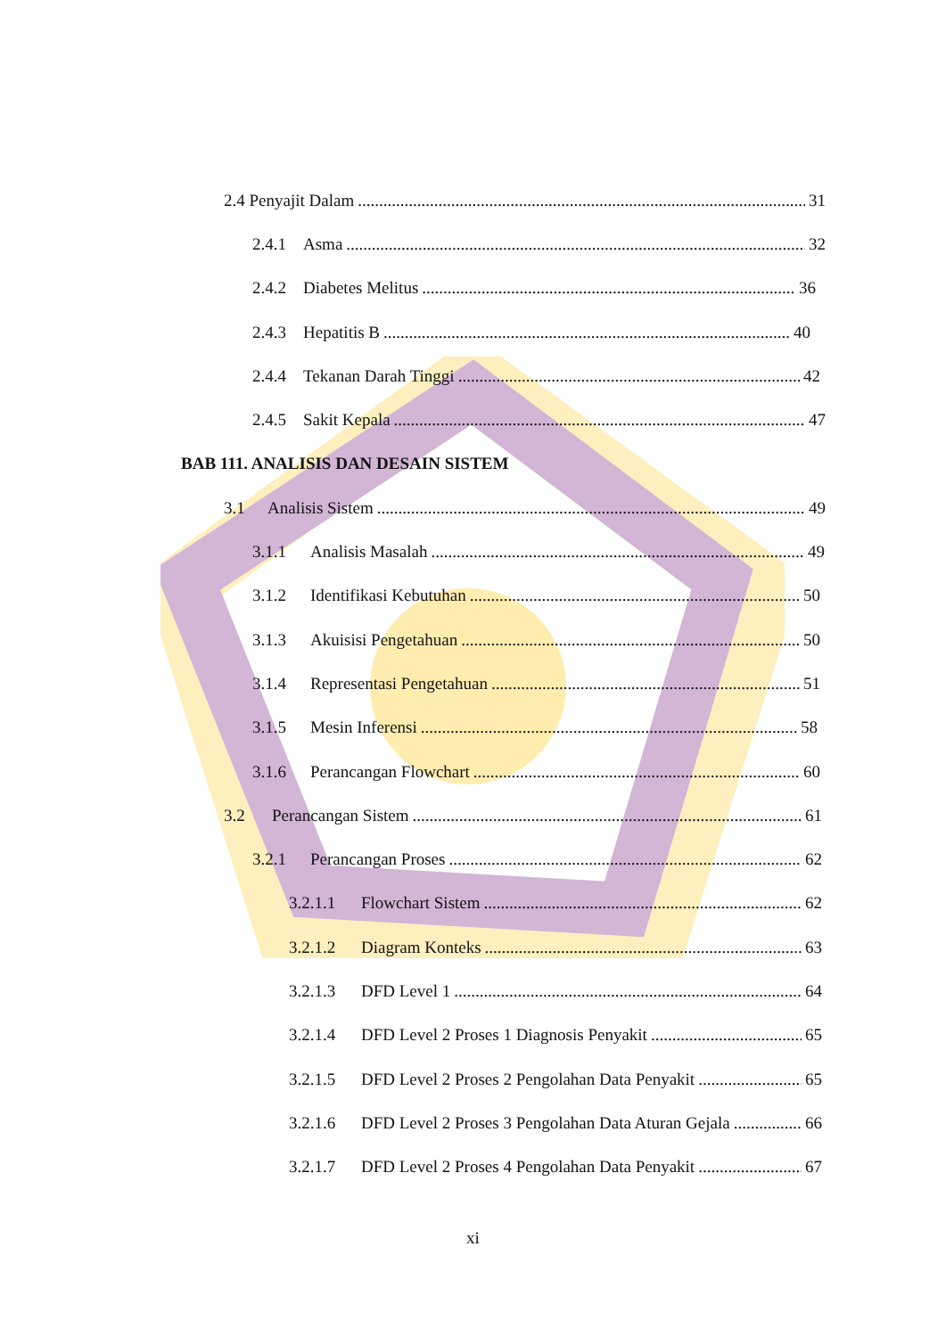2.4 Penyajit Dalam 31
2.4.1 Asma 32
2.4.2 Diabetes Melitus 36
2.4.3 Hepatitis B 40
2.4.4 Tekanan Darah Tinggi 42
2.4.5 Sakit Kepala 47
BAB 111. ANALISIS DAN DESAIN SISTEM
3.1 Analisis Sistem 49
3.1.1 Analisis Masalah 49
3.1.2 Identifikasi Kebutuhan 50
3.1.3 Akuisisi Pengetahuan 50
3.1.4 Representasi Pengetahuan 51
3.1.5 Mesin Inferensi 58
3.1.6 Perancangan Flowchart 60
3.2 Perancangan Sistem 61
3.2.1 Perancangan Proses 62
3.2.1.1 Flowchart Sistem 62
3.2.1.2 Diagram Konteks 63
3.2.1.3 DFD Level 1 64
3.2.1.4 DFD Level 2 Proses 1 Diagnosis Penyakit 65
3.2.1.5 DFD Level 2 Proses 2 Pengolahan Data Penyakit 65
3.2.1.6 DFD Level 2 Proses 3 Pengolahan Data Aturan Gejala 66
3.2.1.7 DFD Level 2 Proses 4 Pengolahan Data Penyakit 67
xi